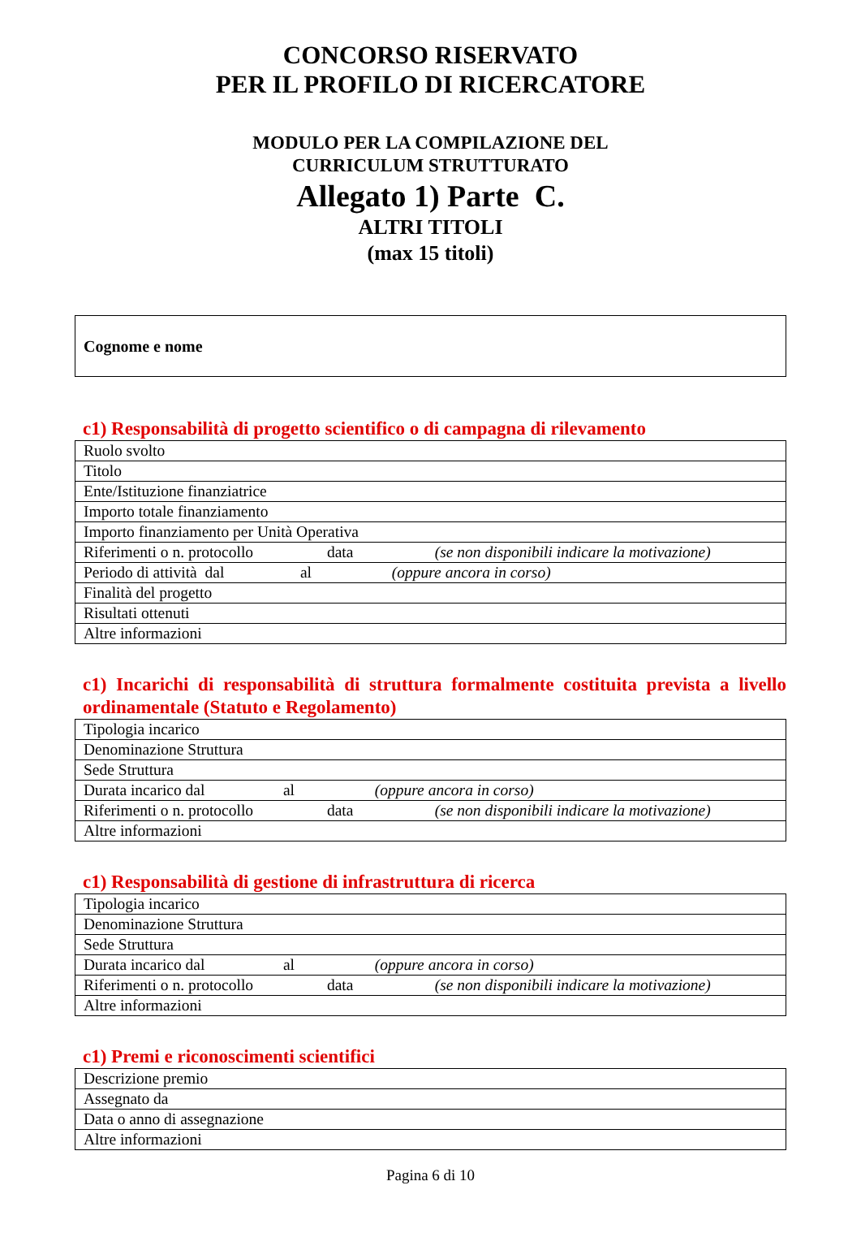CONCORSO RISERVATO
PER IL PROFILO DI RICERCATORE
MODULO PER LA COMPILAZIONE DEL
CURRICULUM STRUTTURATO
Allegato 1) Parte C.
ALTRI TITOLI
(max 15 titoli)
Cognome e nome
c1) Responsabilità di progetto scientifico o di campagna di rilevamento
| Ruolo svolto |
| Titolo |
| Ente/Istituzione finanziatrice |
| Importo totale finanziamento |
| Importo finanziamento per Unità Operativa |
| Riferimenti o n. protocollo data (se non disponibili indicare la motivazione) |
| Periodo di attività dal al (oppure ancora in corso) |
| Finalità del progetto |
| Risultati ottenuti |
| Altre informazioni |
c1) Incarichi di responsabilità di struttura formalmente costituita prevista a livello ordinamentale (Statuto e Regolamento)
| Tipologia incarico |
| Denominazione Struttura |
| Sede Struttura |
| Durata incarico dal al (oppure ancora in corso) |
| Riferimenti o n. protocollo data (se non disponibili indicare la motivazione) |
| Altre informazioni |
c1) Responsabilità di gestione di infrastruttura di ricerca
| Tipologia incarico |
| Denominazione Struttura |
| Sede Struttura |
| Durata incarico dal al (oppure ancora in corso) |
| Riferimenti o n. protocollo data (se non disponibili indicare la motivazione) |
| Altre informazioni |
c1) Premi e riconoscimenti scientifici
| Descrizione premio |
| Assegnato da |
| Data o anno di assegnazione |
| Altre informazioni |
Pagina 6 di 10